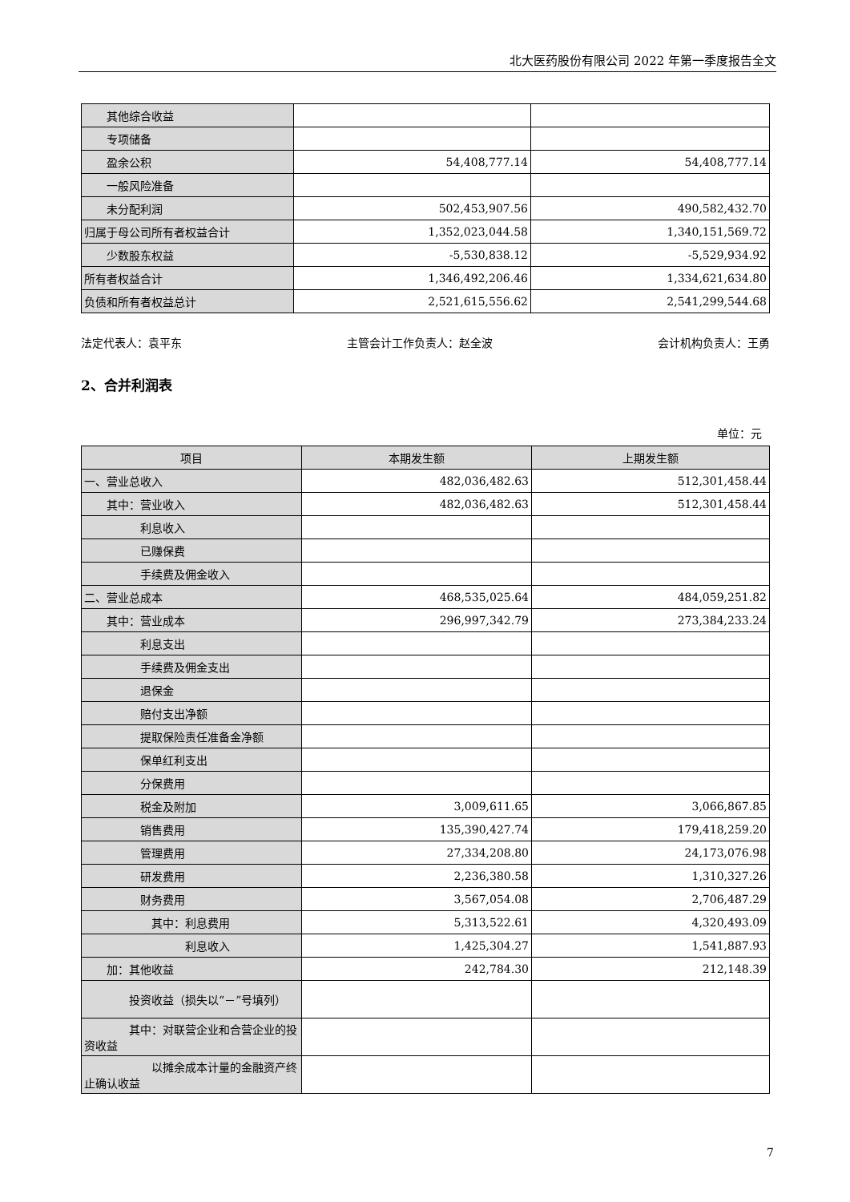北大医药股份有限公司 2022 年第一季度报告全文
| 其他综合收益 | | |
| 专项储备 | | |
| 盈余公积 | 54,408,777.14 | 54,408,777.14 |
| 一般风险准备 | | |
| 未分配利润 | 502,453,907.56 | 490,582,432.70 |
| 归属于母公司所有者权益合计 | 1,352,023,044.58 | 1,340,151,569.72 |
| 少数股东权益 | -5,530,838.12 | -5,529,934.92 |
| 所有者权益合计 | 1,346,492,206.46 | 1,334,621,634.80 |
| 负债和所有者权益总计 | 2,521,615,556.62 | 2,541,299,544.68 |
法定代表人：袁平东 主管会计工作负责人：赵全波 会计机构负责人：王勇
2、合并利润表
单位：元
| 项目 | 本期发生额 | 上期发生额 |
| --- | --- | --- |
| 一、营业总收入 | 482,036,482.63 | 512,301,458.44 |
| 其中：营业收入 | 482,036,482.63 | 512,301,458.44 |
| 利息收入 | | |
| 已赚保费 | | |
| 手续费及佣金收入 | | |
| 二、营业总成本 | 468,535,025.64 | 484,059,251.82 |
| 其中：营业成本 | 296,997,342.79 | 273,384,233.24 |
| 利息支出 | | |
| 手续费及佣金支出 | | |
| 退保金 | | |
| 赔付支出净额 | | |
| 提取保险责任准备金净额 | | |
| 保单红利支出 | | |
| 分保费用 | | |
| 税金及附加 | 3,009,611.65 | 3,066,867.85 |
| 销售费用 | 135,390,427.74 | 179,418,259.20 |
| 管理费用 | 27,334,208.80 | 24,173,076.98 |
| 研发费用 | 2,236,380.58 | 1,310,327.26 |
| 财务费用 | 3,567,054.08 | 2,706,487.29 |
| 其中：利息费用 | 5,313,522.61 | 4,320,493.09 |
| 利息收入 | 1,425,304.27 | 1,541,887.93 |
| 加：其他收益 | 242,784.30 | 212,148.39 |
| 投资收益（损失以“－”号填列） | | |
| 其中：对联营企业和合营企业的投资收益 | | |
| 以摊余成本计量的金融资产终止确认收益 | | |
7